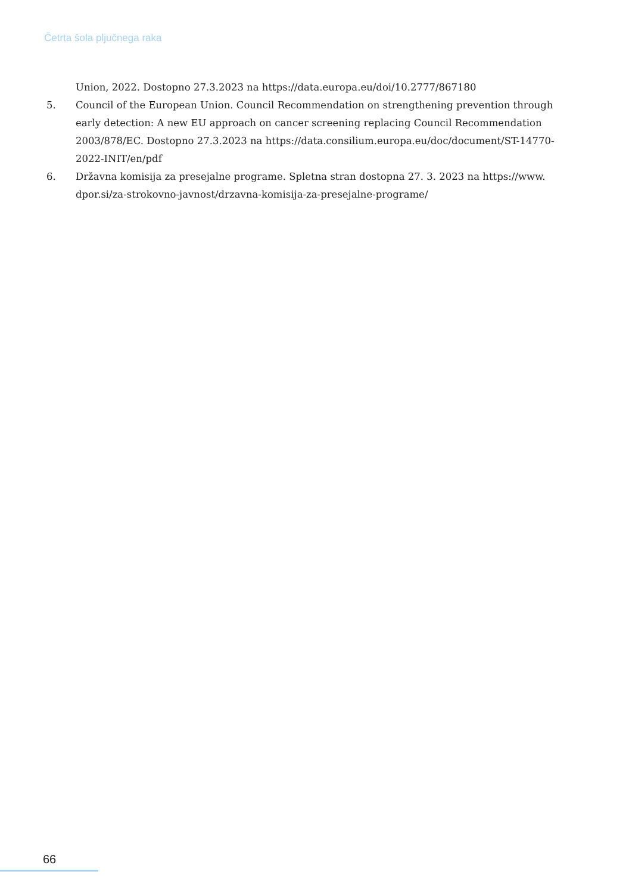Četrta šola pljučnega raka
Union, 2022. Dostopno 27.3.2023 na https://data.europa.eu/doi/10.2777/867180
5. Council of the European Union. Council Recommendation on strengthening prevention through early detection: A new EU approach on cancer screening replacing Council Recommendation 2003/878/EC. Dostopno 27.3.2023 na https://data.consilium.europa.eu/doc/document/ST-14770-2022-INIT/en/pdf
6. Državna komisija za presejalne programe. Spletna stran dostopna 27. 3. 2023 na https://www. dpor.si/za-strokovno-javnost/drzavna-komisija-za-presejalne-programe/
66